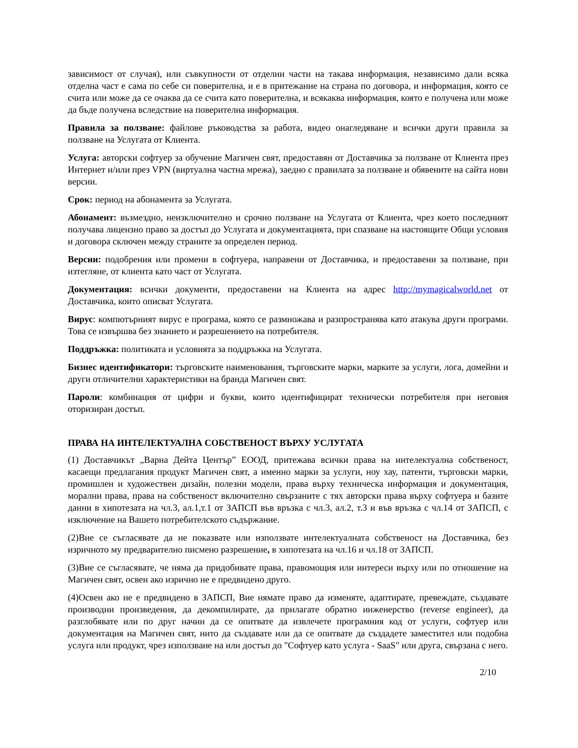зависимост от случая), или съвкупности от отделни части на такава информация, независимо дали всяка отделна част е сама по себе си поверителна, и е в притежание на страна по договора, и информация, която се счита или може да се очаква да се счита като поверителна, и всякаква информация, която е получена или може да бъде получена вследствие на поверителна информация.
Правила за ползване: файлове ръководства за работа, видео онагледяване и всички други правила за ползване на Услугата от Клиента.
Услуга: авторски софтуер за обучение Магичен свят, предоставян от Доставчика за ползване от Клиента през Интернет и/или през VPN (виртуална частна мрежа), заедно с правилата за ползване и обявените на сайта нови версии.
Срок: период на абонамента за Услугата.
Абонамент: възмездно, неизключително и срочно ползване на Услугата от Клиента, чрез което последният получава лицензно право за достъп до Услугата и документацията, при спазване на настоящите Общи условия и договора сключен между страните за определен период.
Версии: подобрения или промени в софтуера, направени от Доставчика, и предоставени за ползване, при изтегляне, от клиента като част от Услугата.
Документация: всички документи, предоставени на Клиента на адрес http://mymagicalworld.net от Доставчика, които описват Услугата.
Вирус: компютърният вирус е програма, която се размножава и разпространява като атакува други програми. Това се извършва без знанието и разрешението на потребителя.
Поддръжка: политиката и условията за поддръжка на Услугата.
Бизнес идентификатори: търговските наименования, търговските марки, марките за услуги, лога, домейни и други отличителни характеристики на бранда Магичен свят.
Пароли: комбинация от цифри и букви, които идентифицират технически потребителя при неговия оторизиран достъп.
ПРАВА НА ИНТЕЛЕКТУАЛНА СОБСТВЕНОСТ ВЪРХУ УСЛУГАТА
(1) Доставчикът „Варна Дейта Център” ЕООД, притежава всички права на интелектуална собственост, касаещи предлагания продукт Магичен свят, а именно марки за услуги, ноу хау, патенти, търговски марки, промишлен и художествен дизайн, полезни модели, права върху техническа информация и документация, морални права, права на собственост включително свързаните с тях авторски права върху софтуера и базите данни в хипотезата на чл.3, ал.1,т.1 от ЗАПСП във връзка с чл.3, ал.2, т.3 и във връзка с чл.14 от ЗАПСП, с изключение на Вашето потребителското съдържание.
(2)Вие се съгласявате да не показвате или използвате интелектуалната собственост на Доставчика, без изричното му предварително писмено разрешение, в хипотезата на чл.16 и чл.18 от ЗАПСП.
(3)Вие се съгласявате, че няма да придобивате права, правомощия или интереси върху или по отношение на Магичен свят, освен ако изрично не е предвидено друго.
(4)Освен ако не е предвидено в ЗАПСП, Вие нямате право да изменяте, адаптирате, превеждате, създавате производни произведения, да декомпилирате, да прилагате обратно инженерство (reverse engineer), да разглобявате или по друг начин да се опитвате да извлечете програмния код от услуги, софтуер или документация на Магичен свят, нито да създавате или да се опитвате да създадете заместител или подобна услуга или продукт, чрез използване на или достъп до "Софтуер като услуга - SaaS" или друга, свързана с него.
2/10